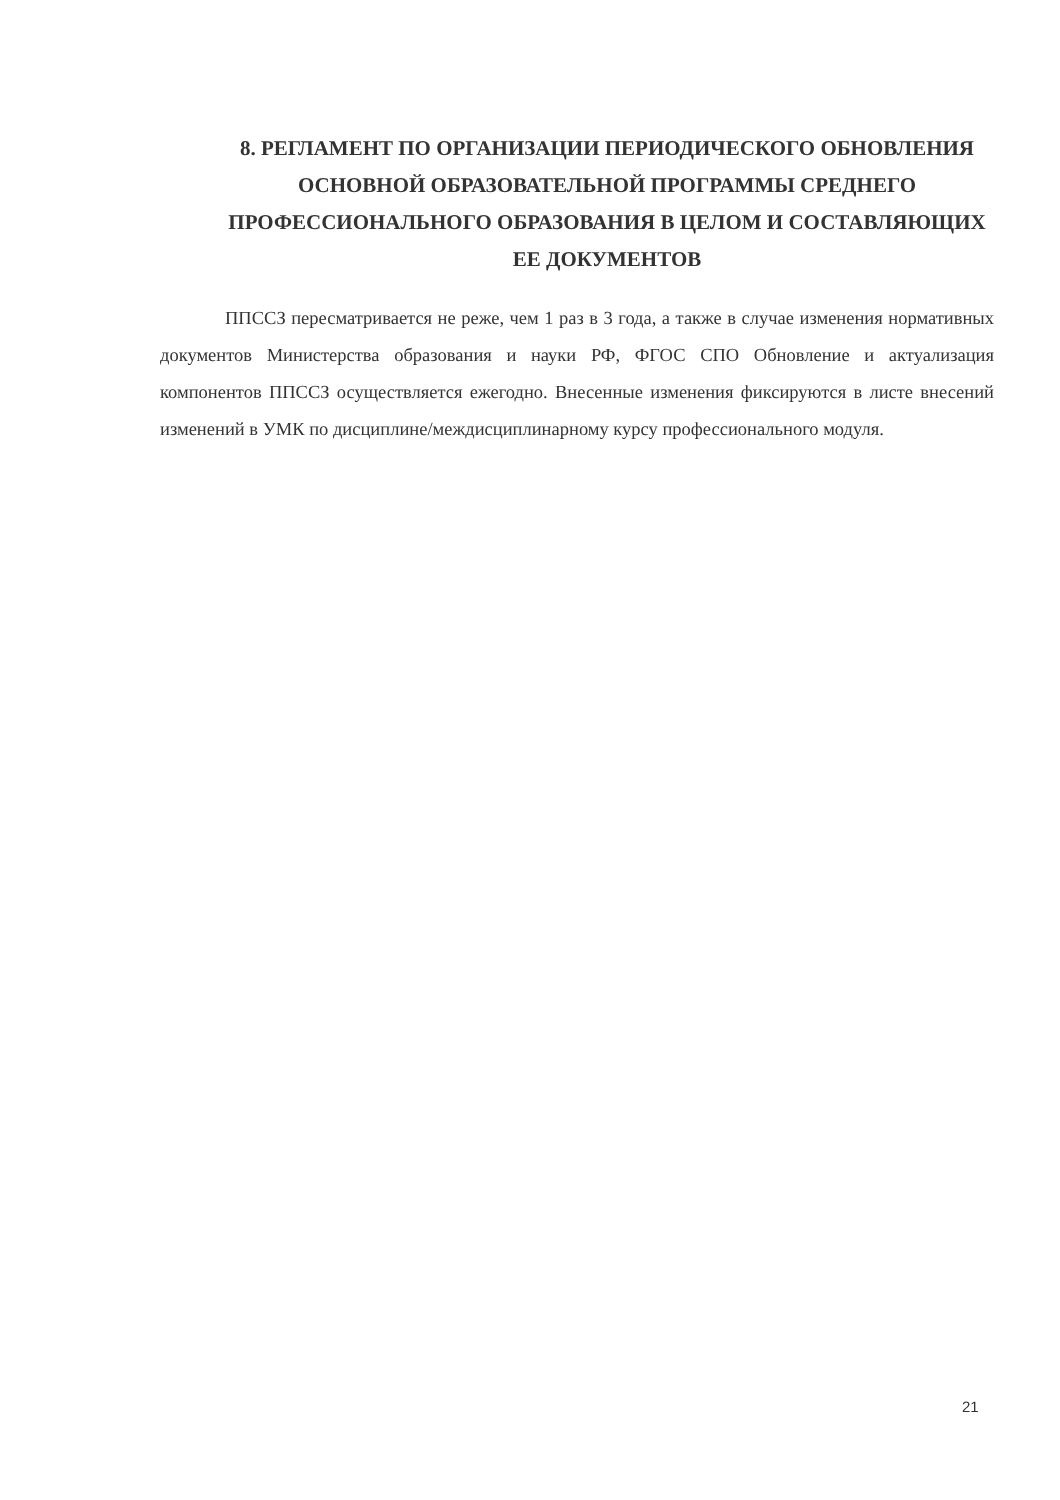8. РЕГЛАМЕНТ ПО ОРГАНИЗАЦИИ ПЕРИОДИЧЕСКОГО ОБНОВЛЕНИЯ ОСНОВНОЙ ОБРАЗОВАТЕЛЬНОЙ ПРОГРАММЫ СРЕДНЕГО ПРОФЕССИОНАЛЬНОГО ОБРАЗОВАНИЯ В ЦЕЛОМ И СОСТАВЛЯЮЩИХ ЕЕ ДОКУМЕНТОВ
ППССЗ пересматривается не реже, чем 1 раз в 3 года, а также в случае изменения нормативных документов Министерства образования и науки РФ, ФГОС СПО Обновление и актуализация компонентов ППССЗ осуществляется ежегодно. Внесенные изменения фиксируются в листе внесений изменений в УМК по дисциплине/междисциплинарному курсу профессионального модуля.
21